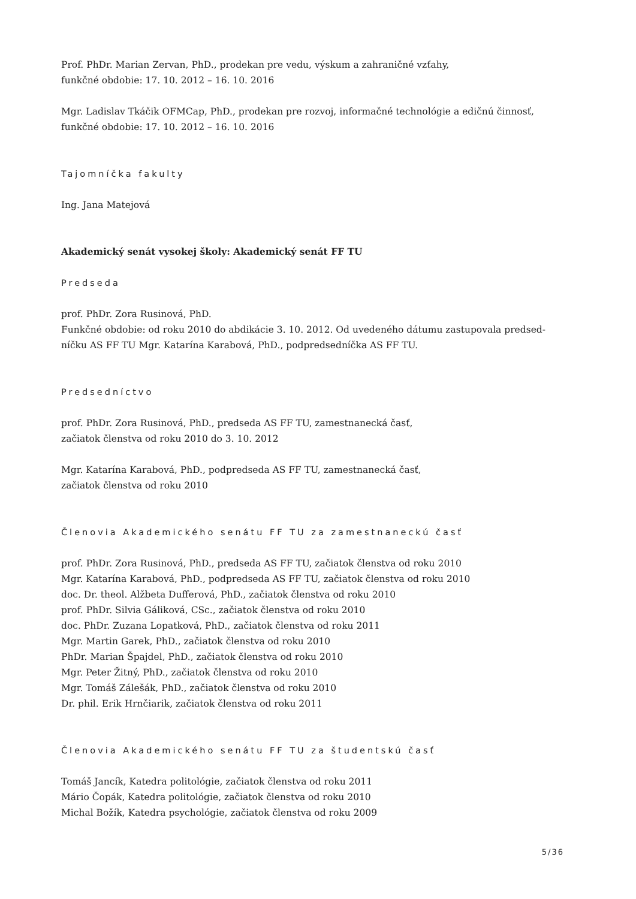Prof. PhDr. Marian Zervan, PhD., prodekan pre vedu, výskum a zahraničné vzťahy,
funkčné obdobie: 17. 10. 2012 – 16. 10. 2016
Mgr. Ladislav Tkáčik OFMCap, PhD., prodekan pre rozvoj, informačné technológie a edičnú činnosť,
funkčné obdobie: 17. 10. 2012 – 16. 10. 2016
Tajomníčka fakulty
Ing. Jana Matejová
Akademický senát vysokej školy: Akademický senát FF TU
Predseda
prof. PhDr. Zora Rusinová, PhD.
Funkčné obdobie: od roku 2010 do abdikácie 3. 10. 2012. Od uvedeného dátumu zastupovala predsed-
níčku AS FF TU Mgr. Katarína Karabová, PhD., podpredsedníčka AS FF TU.
Predsedníctvo
prof. PhDr. Zora Rusinová, PhD., predseda AS FF TU, zamestnanecká časť,
začiatok členstva od roku 2010 do 3. 10. 2012
Mgr. Katarína Karabová, PhD., podpredseda AS FF TU, zamestnanecká časť,
začiatok členstva od roku 2010
Členovia Akademického senátu FF TU za zamestnaneckú časť
prof. PhDr. Zora Rusinová, PhD., predseda AS FF TU, začiatok členstva od roku 2010
Mgr. Katarína Karabová, PhD., podpredseda AS FF TU, začiatok členstva od roku 2010
doc. Dr. theol. Alžbeta Dufferová, PhD., začiatok členstva od roku 2010
prof. PhDr. Silvia Gáliková, CSc., začiatok členstva od roku 2010
doc. PhDr. Zuzana Lopatková, PhD., začiatok členstva od roku 2011
Mgr. Martin Garek, PhD., začiatok členstva od roku 2010
PhDr. Marian Špajdel, PhD., začiatok členstva od roku 2010
Mgr. Peter Žitný, PhD., začiatok členstva od roku 2010
Mgr. Tomáš Zálešák, PhD., začiatok členstva od roku 2010
Dr. phil. Erik Hrnčiarik, začiatok členstva od roku 2011
Členovia Akademického senátu FF TU za študentskú časť
Tomáš Jancík, Katedra politológie, začiatok členstva od roku 2011
Mário Čopák, Katedra politológie, začiatok členstva od roku 2010
Michal Božík, Katedra psychológie, začiatok členstva od roku 2009
5/36